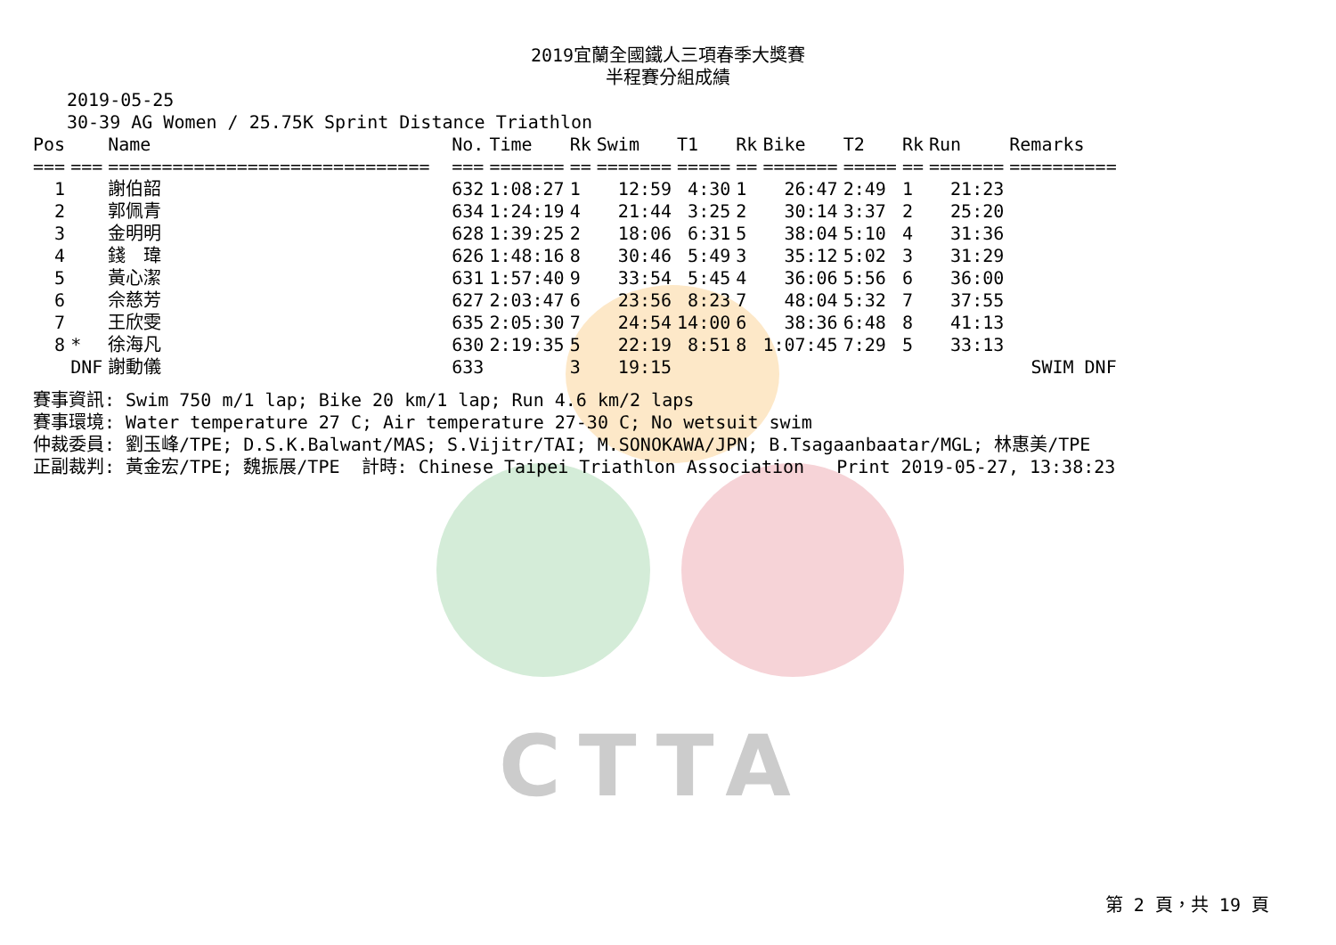CTTA
2019宜蘭全國鐵人三項春季大獎賽
半程賽分組成績
2019-05-25
30-39 AG Women / 25.75K Sprint Distance Triathlon
| Pos | | Name | No. | Time | Rk | Swim | T1 | Rk | Bike | T2 | Rk | Run | Remarks |
| --- | --- | --- | --- | --- | --- | --- | --- | --- | --- | --- | --- | --- | --- |
| === | === | ============================== | === | ======= | == | ======= | ===== | == | ======= | ===== | == | ======= | ========== |
| 1 | | 謝伯韶 | 632 | 1:08:27 | 1 | 12:59 | 4:30 | 1 | 26:47 | 2:49 | 1 | 21:23 | |
| 2 | | 郭佩青 | 634 | 1:24:19 | 4 | 21:44 | 3:25 | 2 | 30:14 | 3:37 | 2 | 25:20 | |
| 3 | | 金明明 | 628 | 1:39:25 | 2 | 18:06 | 6:31 | 5 | 38:04 | 5:10 | 4 | 31:36 | |
| 4 | | 錢 瑋 | 626 | 1:48:16 | 8 | 30:46 | 5:49 | 3 | 35:12 | 5:02 | 3 | 31:29 | |
| 5 | | 黃心潔 | 631 | 1:57:40 | 9 | 33:54 | 5:45 | 4 | 36:06 | 5:56 | 6 | 36:00 | |
| 6 | | 佘慈芳 | 627 | 2:03:47 | 6 | 23:56 | 8:23 | 7 | 48:04 | 5:32 | 7 | 37:55 | |
| 7 | | 王欣雯 | 635 | 2:05:30 | 7 | 24:54 | 14:00 | 6 | 38:36 | 6:48 | 8 | 41:13 | |
| 8 | * | 徐海凡 | 630 | 2:19:35 | 5 | 22:19 | 8:51 | 8 | 1:07:45 | 7:29 | 5 | 33:13 | |
| | DNF | 謝動儀 | 633 | | 3 | 19:15 | | | | | | | SWIM DNF |
賽事資訊: Swim 750 m/1 lap; Bike 20 km/1 lap; Run 4.6 km/2 laps 賽事環境: Water temperature 27 C; Air temperature 27-30 C; No wetsuit swim 仲裁委員: 劉玉峰/TPE; D.S.K.Balwant/MAS; S.Vijitr/TAI; M.SONOKAWA/JPN; B.Tsagaanbaatar/MGL; 林惠美/TPE 正副裁判: 黃金宏/TPE; 魏振展/TPE 計時: Chinese Taipei Triathlon Association Print 2019-05-27, 13:38:23
第 2 頁，共 19 頁